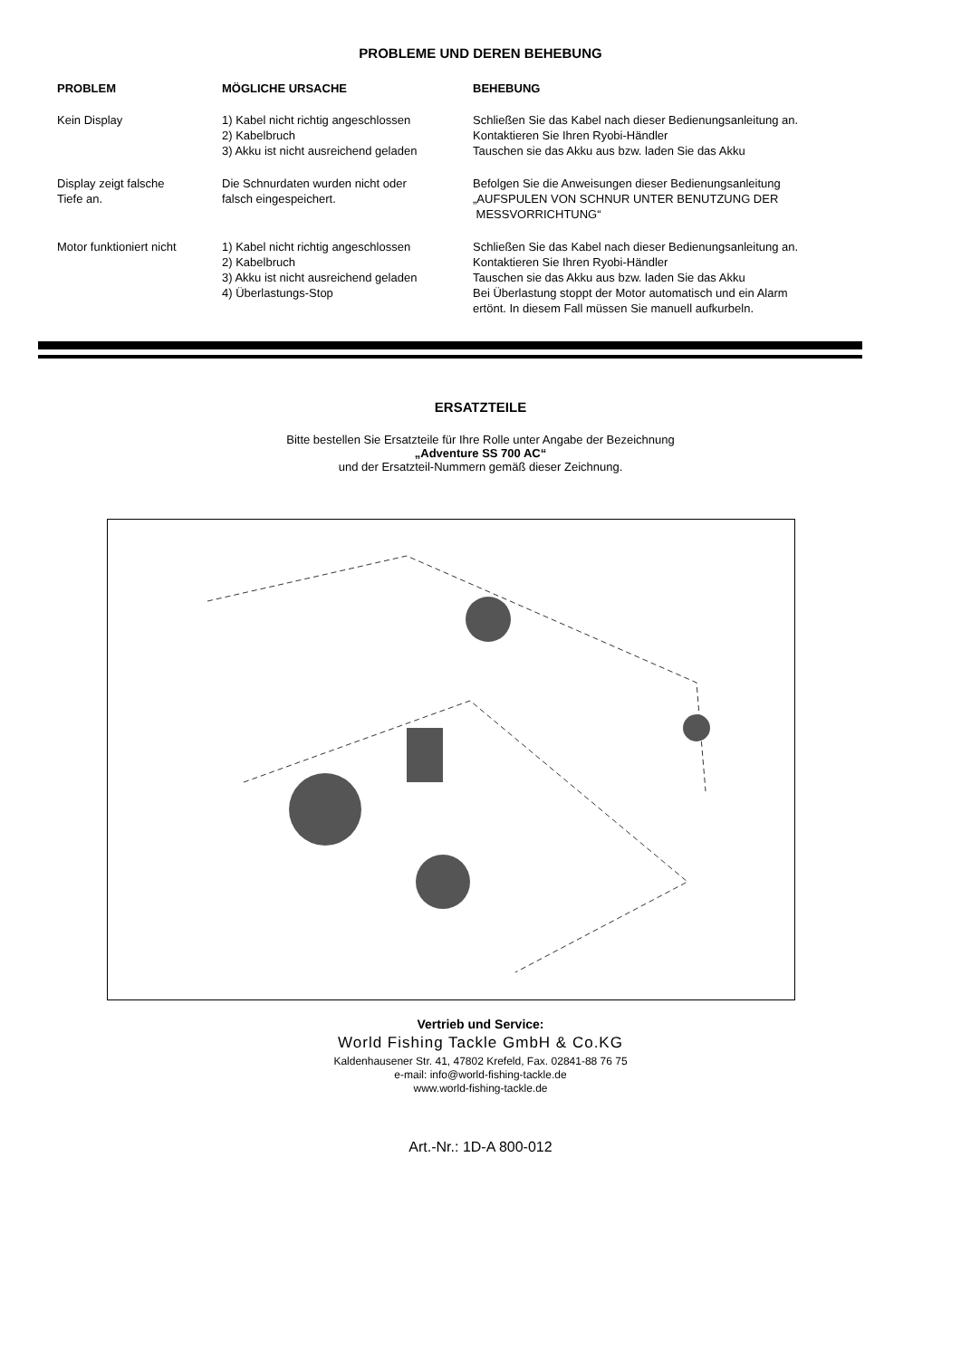PROBLEME UND DEREN BEHEBUNG
| PROBLEM | MÖGLICHE URSACHE | BEHEBUNG |
| --- | --- | --- |
| Kein Display | 1) Kabel nicht richtig angeschlossen 2) Kabelbruch 3) Akku ist nicht ausreichend geladen | Schließen Sie das Kabel nach dieser Bedienungsanleitung an. Kontaktieren Sie Ihren Ryobi-Händler Tauschen sie das Akku aus bzw. laden Sie das Akku |
| Display zeigt falsche Tiefe an. | Die Schnurdaten wurden nicht oder falsch eingespeichert. | Befolgen Sie die Anweisungen dieser Bedienungsanleitung „AUFSPULEN VON SCHNUR UNTER BENUTZUNG DER MESSVORRICHTUNG“ |
| Motor funktioniert nicht | 1) Kabel nicht richtig angeschlossen 2) Kabelbruch 3) Akku ist nicht ausreichend geladen 4) Überlastungs-Stop | Schließen Sie das Kabel nach dieser Bedienungsanleitung an. Kontaktieren Sie Ihren Ryobi-Händler Tauschen sie das Akku aus bzw. laden Sie das Akku Bei Überlastung stoppt der Motor automatisch und ein Alarm ertönt. In diesem Fall müssen Sie manuell aufkurbeln. |
ERSATZTEILE
Bitte bestellen Sie Ersatzteile für Ihre Rolle unter Angabe der Bezeichnung
„Adventure SS 700 AC“
und der Ersatzteil-Nummern gemäß dieser Zeichnung.
Vertrieb und Service:
World Fishing Tackle GmbH & Co.KG
Kaldenhausener Str. 41, 47802 Krefeld, Fax. 02841-88 76 75
e-mail: info@world-fishing-tackle.de
www.world-fishing-tackle.de
Art.-Nr.: 1D-A 800-012